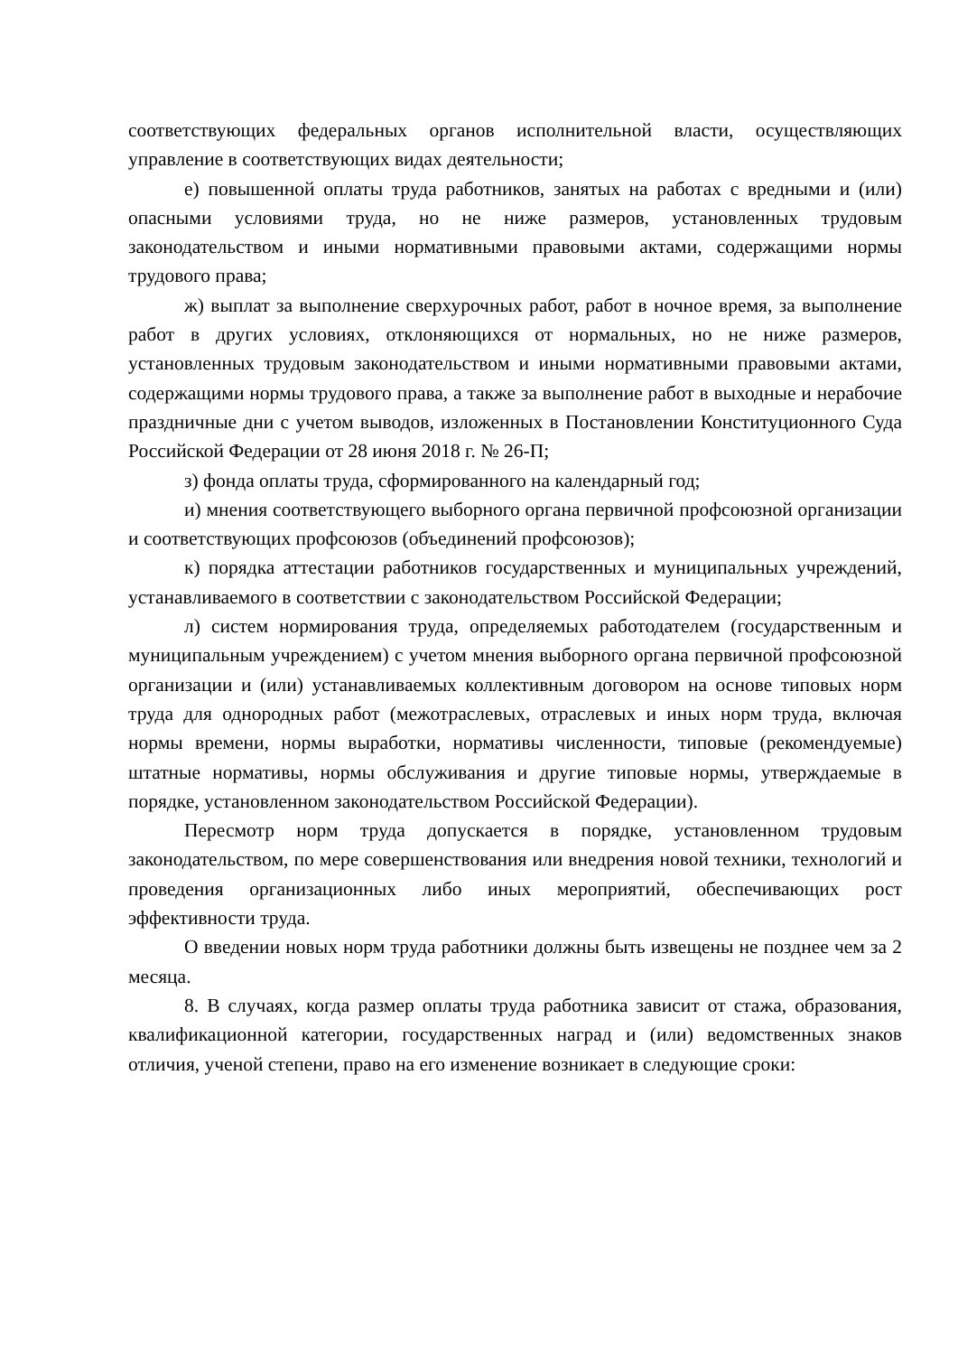соответствующих федеральных органов исполнительной власти, осуществляющих управление в соответствующих видах деятельности;
е) повышенной оплаты труда работников, занятых на работах с вредными и (или) опасными условиями труда, но не ниже размеров, установленных трудовым законодательством и иными нормативными правовыми актами, содержащими нормы трудового права;
ж) выплат за выполнение сверхурочных работ, работ в ночное время, за выполнение работ в других условиях, отклоняющихся от нормальных, но не ниже размеров, установленных трудовым законодательством и иными нормативными правовыми актами, содержащими нормы трудового права, а также за выполнение работ в выходные и нерабочие праздничные дни с учетом выводов, изложенных в Постановлении Конституционного Суда Российской Федерации от 28 июня 2018 г. № 26-П;
з) фонда оплаты труда, сформированного на календарный год;
и) мнения соответствующего выборного органа первичной профсоюзной организации и соответствующих профсоюзов (объединений профсоюзов);
к) порядка аттестации работников государственных и муниципальных учреждений, устанавливаемого в соответствии с законодательством Российской Федерации;
л) систем нормирования труда, определяемых работодателем (государственным и муниципальным учреждением) с учетом мнения выборного органа первичной профсоюзной организации и (или) устанавливаемых коллективным договором на основе типовых норм труда для однородных работ (межотраслевых, отраслевых и иных норм труда, включая нормы времени, нормы выработки, нормативы численности, типовые (рекомендуемые) штатные нормативы, нормы обслуживания и другие типовые нормы, утверждаемые в порядке, установленном законодательством Российской Федерации).
Пересмотр норм труда допускается в порядке, установленном трудовым законодательством, по мере совершенствования или внедрения новой техники, технологий и проведения организационных либо иных мероприятий, обеспечивающих рост эффективности труда.
О введении новых норм труда работники должны быть извещены не позднее чем за 2 месяца.
8. В случаях, когда размер оплаты труда работника зависит от стажа, образования, квалификационной категории, государственных наград и (или) ведомственных знаков отличия, ученой степени, право на его изменение возникает в следующие сроки: